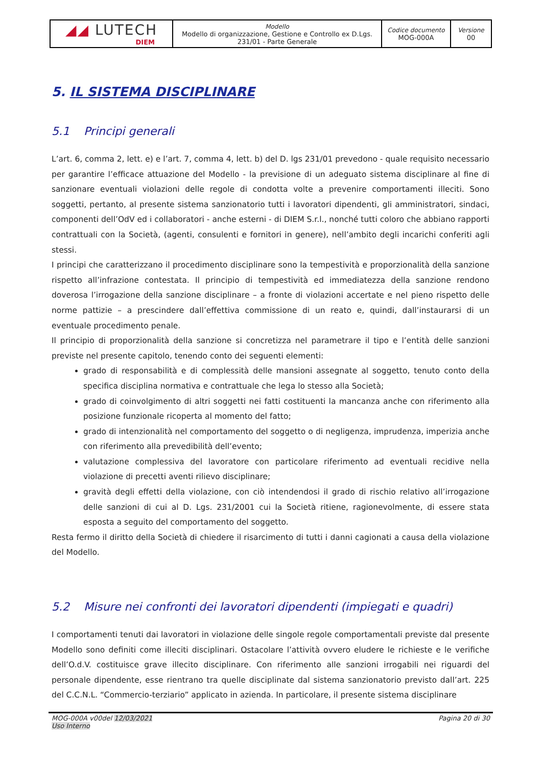| ◢◢ LUTECH DIEM | Modello Modello di organizzazione, Gestione e Controllo ex D.Lgs. 231/01 - Parte Generale | Codice documento MOG-000A | Versione 00 |
5. IL SISTEMA DISCIPLINARE
5.1 Principi generali
L’art. 6, comma 2, lett. e) e l’art. 7, comma 4, lett. b) del D. lgs 231/01 prevedono - quale requisito necessario per garantire l’efficace attuazione del Modello - la previsione di un adeguato sistema disciplinare al fine di sanzionare eventuali violazioni delle regole di condotta volte a prevenire comportamenti illeciti. Sono soggetti, pertanto, al presente sistema sanzionatorio tutti i lavoratori dipendenti, gli amministratori, sindaci, componenti dell’OdV ed i collaboratori - anche esterni - di DIEM S.r.l., nonché tutti coloro che abbiano rapporti contrattuali con la Società, (agenti, consulenti e fornitori in genere), nell’ambito degli incarichi conferiti agli stessi.
I principi che caratterizzano il procedimento disciplinare sono la tempestività e proporzionalità della sanzione rispetto all’infrazione contestata. Il principio di tempestività ed immediatezza della sanzione rendono doverosa l’irrogazione della sanzione disciplinare – a fronte di violazioni accertate e nel pieno rispetto delle norme pattizie – a prescindere dall’effettiva commissione di un reato e, quindi, dall’instaurarsi di un eventuale procedimento penale.
Il principio di proporzionalità della sanzione si concretizza nel parametrare il tipo e l’entità delle sanzioni previste nel presente capitolo, tenendo conto dei seguenti elementi:
grado di responsabilità e di complessità delle mansioni assegnate al soggetto, tenuto conto della specifica disciplina normativa e contrattuale che lega lo stesso alla Società;
grado di coinvolgimento di altri soggetti nei fatti costituenti la mancanza anche con riferimento alla posizione funzionale ricoperta al momento del fatto;
grado di intenzionalità nel comportamento del soggetto o di negligenza, imprudenza, imperizia anche con riferimento alla prevedibilità dell’evento;
valutazione complessiva del lavoratore con particolare riferimento ad eventuali recidive nella violazione di precetti aventi rilievo disciplinare;
gravità degli effetti della violazione, con ciò intendendosi il grado di rischio relativo all’irrogazione delle sanzioni di cui al D. Lgs. 231/2001 cui la Società ritiene, ragionevolmente, di essere stata esposta a seguito del comportamento del soggetto.
Resta fermo il diritto della Società di chiedere il risarcimento di tutti i danni cagionati a causa della violazione del Modello.
5.2 Misure nei confronti dei lavoratori dipendenti (impiegati e quadri)
I comportamenti tenuti dai lavoratori in violazione delle singole regole comportamentali previste dal presente Modello sono definiti come illeciti disciplinari. Ostacolare l’attività ovvero eludere le richieste e le verifiche dell’O.d.V. costituisce grave illecito disciplinare. Con riferimento alle sanzioni irrogabili nei riguardi del personale dipendente, esse rientrano tra quelle disciplinate dal sistema sanzionatorio previsto dall’art. 225 del C.C.N.L. “Commercio-terziario” applicato in azienda. In particolare, il presente sistema disciplinare
MOG-000A v00del 12/03/2021
Uso Interno
Pagina 20 di 30